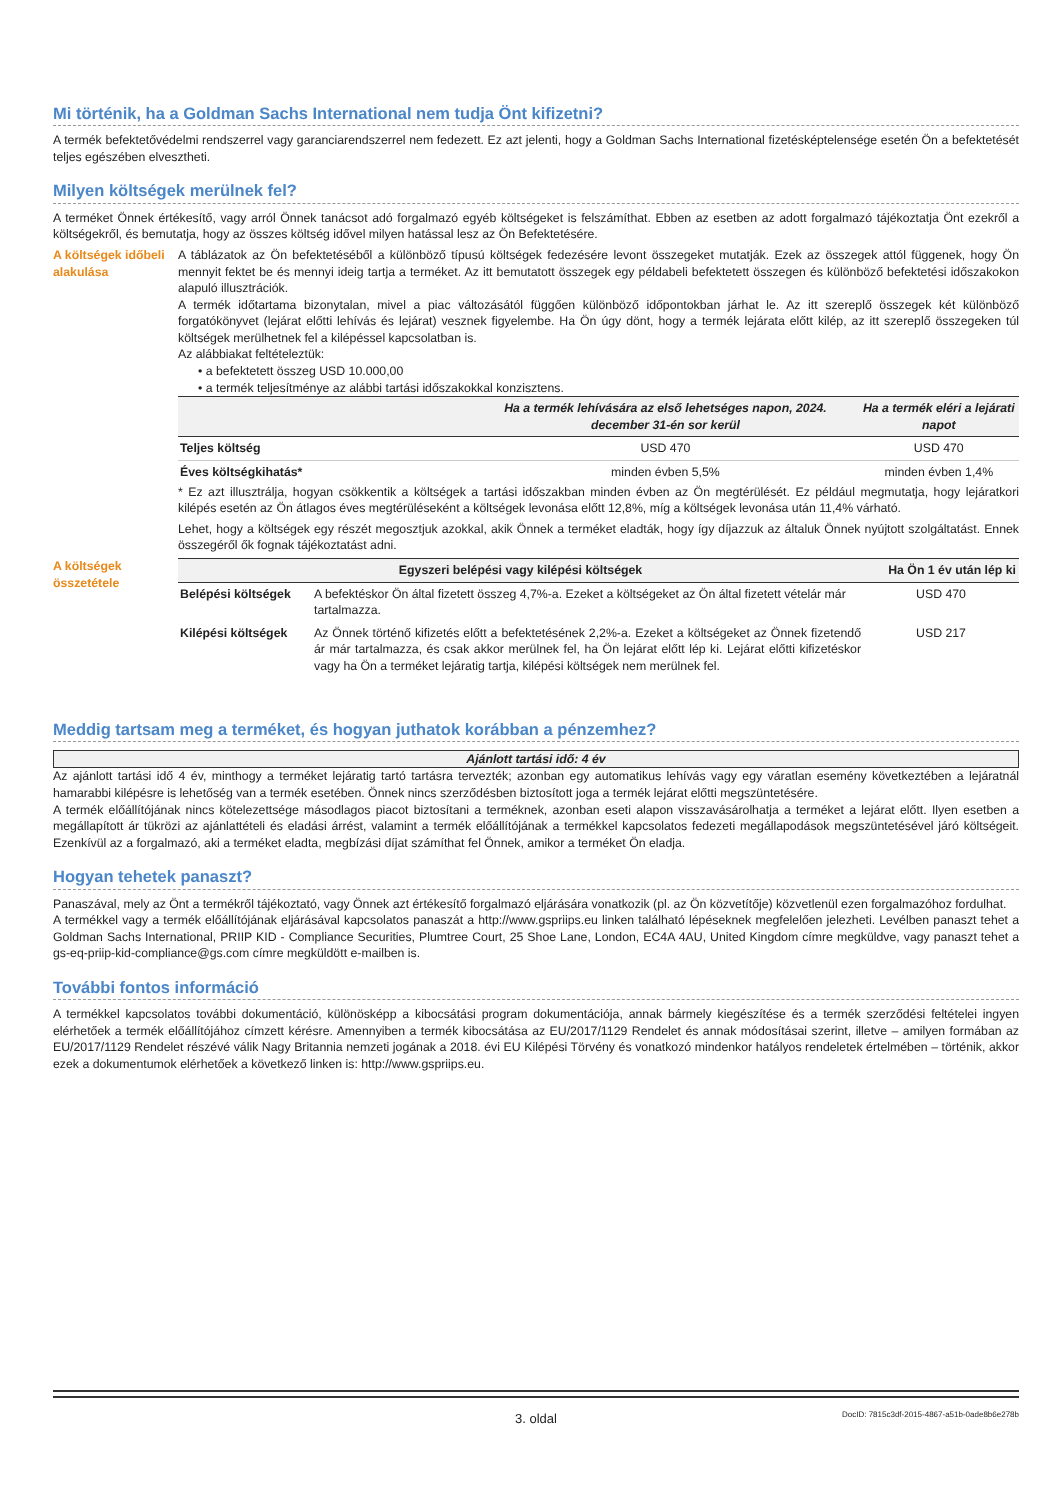Mi történik, ha a Goldman Sachs International nem tudja Önt kifizetni?
A termék befektetővédelmi rendszerrel vagy garanciarendszerrel nem fedezett. Ez azt jelenti, hogy a Goldman Sachs International fizetésképtelensége esetén Ön a befektetését teljes egészében elvesztheti.
Milyen költségek merülnek fel?
A terméket Önnek értékesítő, vagy arról Önnek tanácsot adó forgalmazó egyéb költségeket is felszámíthat. Ebben az esetben az adott forgalmazó tájékoztatja Önt ezekről a költségekről, és bemutatja, hogy az összes költség idővel milyen hatással lesz az Ön Befektetésére.
A költségek időbeli alakulása
A táblázatok az Ön befektetéséből a különböző típusú költségek fedezésére levont összegeket mutatják. Ezek az összegek attól függenek, hogy Ön mennyit fektet be és mennyi ideig tartja a terméket. Az itt bemutatott összegek egy példabeli befektetett összegen és különböző befektetési időszakokon alapuló illusztrációk.
A termék időtartama bizonytalan, mivel a piac változásától függően különböző időpontokban járhat le. Az itt szereplő összegek két különböző forgatókönyvet (lejárat előtti lehívás és lejárat) vesznek figyelembe. Ha Ön úgy dönt, hogy a termék lejárata előtt kilép, az itt szereplő összegeken túl költségek merülhetnek fel a kilépéssel kapcsolatban is.
Az alábbiakat feltételeztük:
• a befektetett összeg USD 10.000,00
• a termék teljesítménye az alábbi tartási időszakokkal konzisztens.
| | Ha a termék lehívására az első lehetséges napon, 2024. december 31-én sor kerül | Ha a termék eléri a lejárati napot |
| --- | --- | --- |
| Teljes költség | USD 470 | USD 470 |
| Éves költségkihatás* | minden évben 5,5% | minden évben 1,4% |
* Ez azt illusztrálja, hogyan csökkentik a költségek a tartási időszakban minden évben az Ön megtérülését. Ez például megmutatja, hogy lejáratkori kilépés esetén az Ön átlagos éves megtérüléseként a költségek levonása előtt 12,8%, míg a költségek levonása után 11,4% várható.
Lehet, hogy a költségek egy részét megosztjuk azokkal, akik Önnek a terméket eladták, hogy így díjazzuk az általuk Önnek nyújtott szolgáltatást. Ennek összegéről ők fognak tájékoztatást adni.
A költségek összetétele
| Egyszeri belépési vagy kilépési költségek | | Ha Ön 1 év után lép ki |
| --- | --- | --- |
| Belépési költségek | A befektéskor Ön által fizetett összeg 4,7%-a. Ezeket a költségeket az Ön által fizetett vételár már tartalmazza. | USD 470 |
| Kilépési költségek | Az Önnek történő kifizetés előtt a befektetésének 2,2%-a. Ezeket a költségeket az Önnek fizetendő ár már tartalmazza, és csak akkor merülnek fel, ha Ön lejárat előtt lép ki. Lejárat előtti kifizetéskor vagy ha Ön a terméket lejáratig tartja, kilépési költségek nem merülnek fel. | USD 217 |
Meddig tartsam meg a terméket, és hogyan juthatok korábban a pénzemhez?
Ajánlott tartási idő: 4 év
Az ajánlott tartási idő 4 év, minthogy a terméket lejáratig tartó tartásra tervezték; azonban egy automatikus lehívás vagy egy váratlan esemény következtében a lejáratnál hamarabbi kilépésre is lehetőség van a termék esetében. Önnek nincs szerződésben biztosított joga a termék lejárat előtti megszüntetésére.
A termék előállítójának nincs kötelezettsége másodlagos piacot biztosítani a terméknek, azonban eseti alapon visszavásárolhatja a terméket a lejárat előtt. Ilyen esetben a megállapított ár tükrözi az ajánlattételi és eladási árrést, valamint a termék előállítójának a termékkel kapcsolatos fedezeti megállapodások megszüntetésével járó költségeit. Ezenkívül az a forgalmazó, aki a terméket eladta, megbízási díjat számíthat fel Önnek, amikor a terméket Ön eladja.
Hogyan tehetek panaszt?
Panaszával, mely az Önt a termékről tájékoztató, vagy Önnek azt értékesítő forgalmazó eljárására vonatkozik (pl. az Ön közvetítője) közvetlenül ezen forgalmazóhoz fordulhat.
A termékkel vagy a termék előállítójának eljárásával kapcsolatos panaszát a http://www.gspriips.eu linken található lépéseknek megfelelően jelezheti. Levélben panaszt tehet a Goldman Sachs International, PRIIP KID - Compliance Securities, Plumtree Court, 25 Shoe Lane, London, EC4A 4AU, United Kingdom címre megküldve, vagy panaszt tehet a gs-eq-priip-kid-compliance@gs.com címre megküldött e-mailben is.
További fontos információ
A termékkel kapcsolatos további dokumentáció, különösképp a kibocsátási program dokumentációja, annak bármely kiegészítése és a termék szerződési feltételei ingyen elérhetőek a termék előállítójához címzett kérésre. Amennyiben a termék kibocsátása az EU/2017/1129 Rendelet és annak módosításai szerint, illetve – amilyen formában az EU/2017/1129 Rendelet részévé válik Nagy Britannia nemzeti jogának a 2018. évi EU Kilépési Törvény és vonatkozó mindenkor hatályos rendeletek értelmében – történik, akkor ezek a dokumentumok elérhetőek a következő linken is: http://www.gspriips.eu.
3. oldal DocID: 7815c3df-2015-4867-a51b-0ade8b6e278b